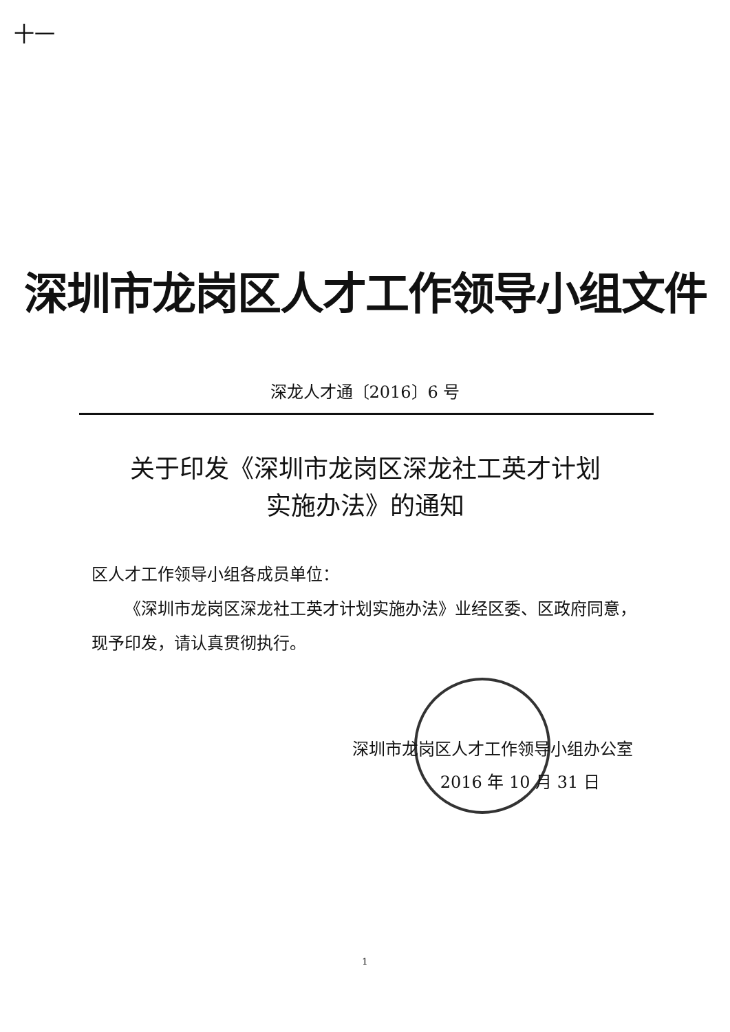十一
深圳市龙岗区人才工作领导小组文件
深龙人才通〔2016〕6 号
关于印发《深圳市龙岗区深龙社工英才计划
实施办法》的通知
区人才工作领导小组各成员单位：
  《深圳市龙岗区深龙社工英才计划实施办法》业经区委、区政府同意，现予印发，请认真贯彻执行。
深圳市龙岗区人才工作领导小组办公室
2016 年 10 月 31 日  
1